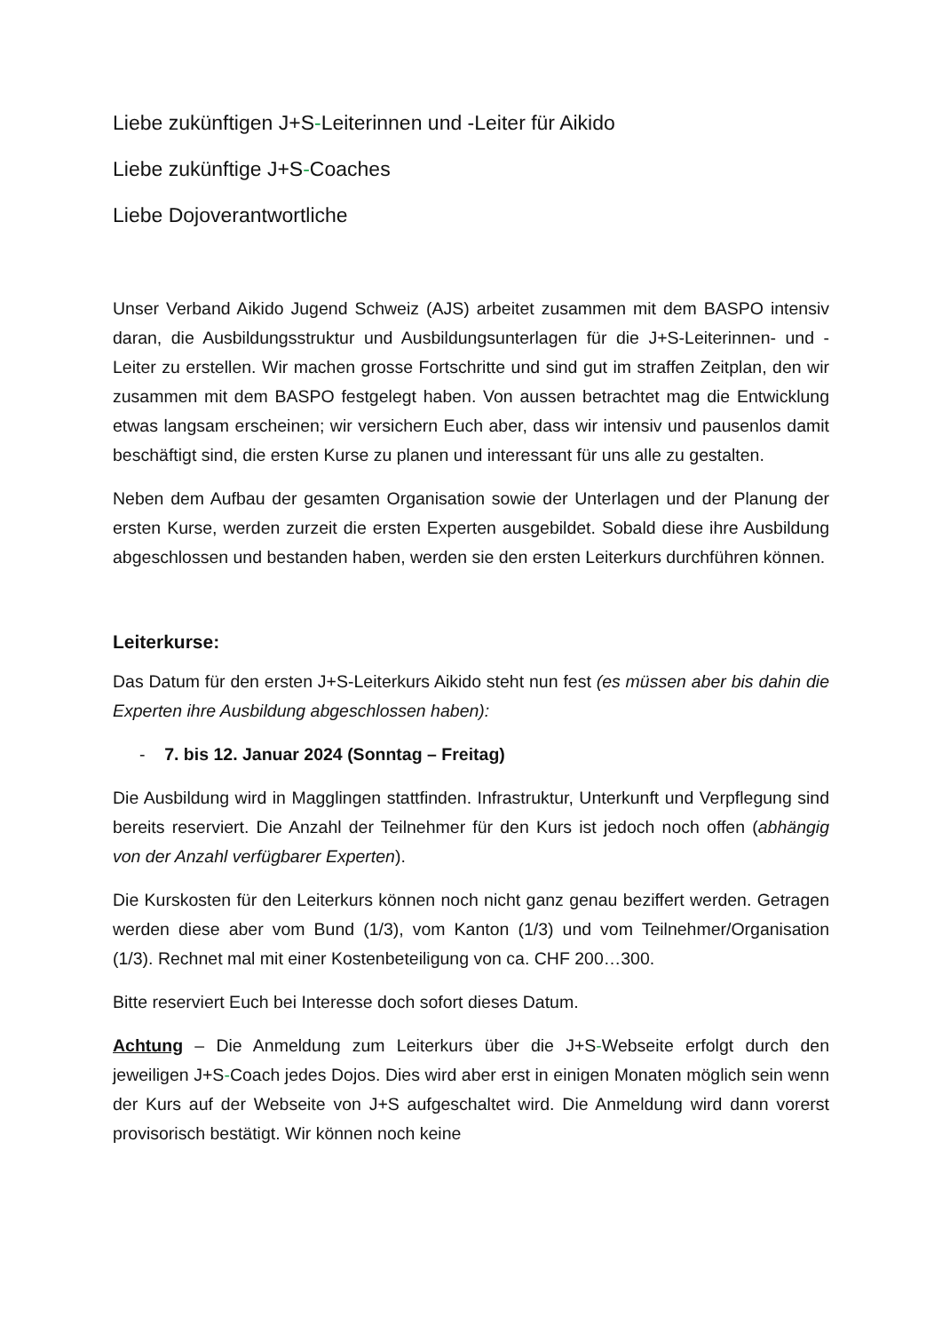Liebe zukünftigen J+S-Leiterinnen und -Leiter für Aikido
Liebe zukünftige J+S-Coaches
Liebe Dojoverantwortliche
Unser Verband Aikido Jugend Schweiz (AJS) arbeitet zusammen mit dem BASPO intensiv daran, die Ausbildungsstruktur und Ausbildungsunterlagen für die J+S-Leiterinnen- und -Leiter zu erstellen. Wir machen grosse Fortschritte und sind gut im straffen Zeitplan, den wir zusammen mit dem BASPO festgelegt haben. Von aussen betrachtet mag die Entwicklung etwas langsam erscheinen; wir versichern Euch aber, dass wir intensiv und pausenlos damit beschäftigt sind, die ersten Kurse zu planen und interessant für uns alle zu gestalten.
Neben dem Aufbau der gesamten Organisation sowie der Unterlagen und der Planung der ersten Kurse, werden zurzeit die ersten Experten ausgebildet. Sobald diese ihre Ausbildung abgeschlossen und bestanden haben, werden sie den ersten Leiterkurs durchführen können.
Leiterkurse:
Das Datum für den ersten J+S-Leiterkurs Aikido steht nun fest (es müssen aber bis dahin die Experten ihre Ausbildung abgeschlossen haben):
- 7. bis 12. Januar 2024 (Sonntag – Freitag)
Die Ausbildung wird in Magglingen stattfinden. Infrastruktur, Unterkunft und Verpflegung sind bereits reserviert. Die Anzahl der Teilnehmer für den Kurs ist jedoch noch offen (abhängig von der Anzahl verfügbarer Experten).
Die Kurskosten für den Leiterkurs können noch nicht ganz genau beziffert werden. Getragen werden diese aber vom Bund (1/3), vom Kanton (1/3) und vom Teilnehmer/Organisation (1/3). Rechnet mal mit einer Kostenbeteiligung von ca. CHF 200…300.
Bitte reserviert Euch bei Interesse doch sofort dieses Datum.
Achtung – Die Anmeldung zum Leiterkurs über die J+S-Webseite erfolgt durch den jeweiligen J+S-Coach jedes Dojos. Dies wird aber erst in einigen Monaten möglich sein wenn der Kurs auf der Webseite von J+S aufgeschaltet wird. Die Anmeldung wird dann vorerst provisorisch bestätigt. Wir können noch keine